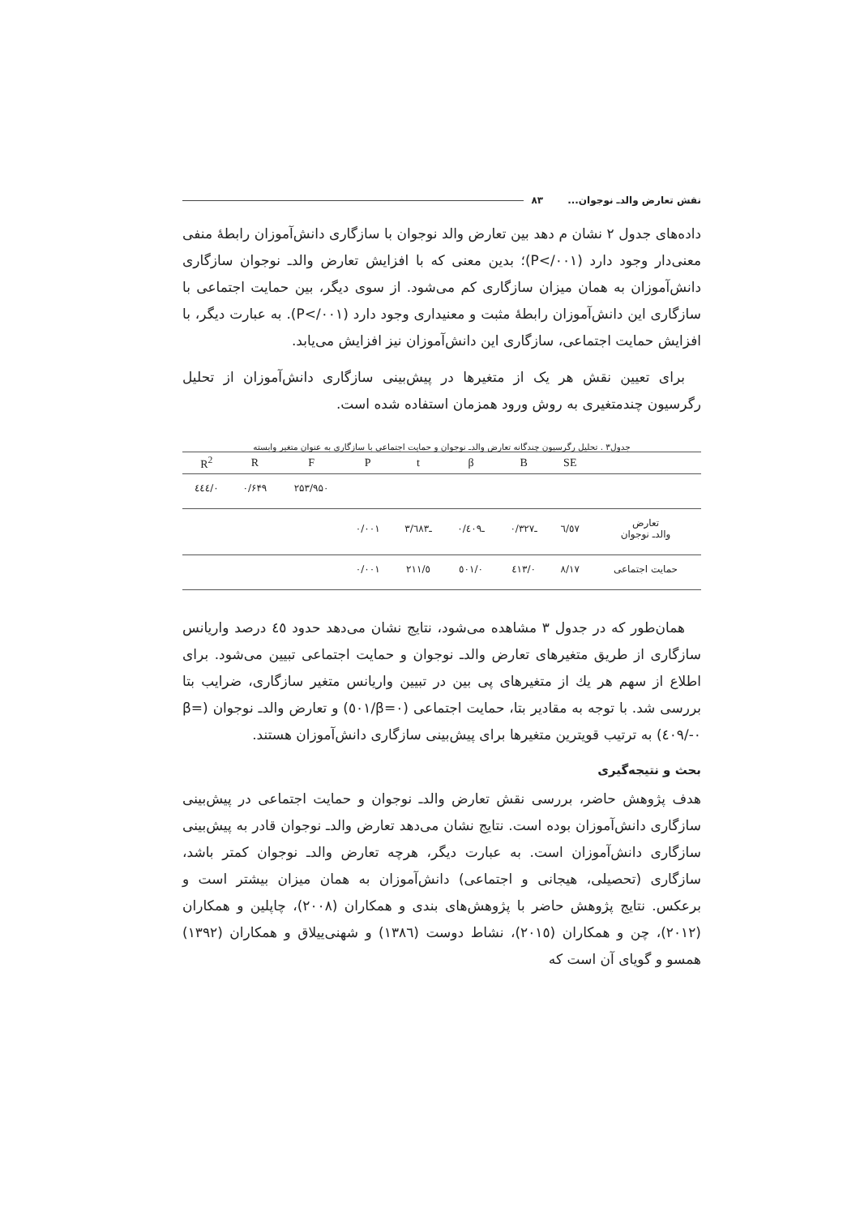نقش تعارض والدـ نوجوان... ۸۳
داده‌های جدول ۲ نشان م دهد بین تعارض والد نوجوان با سازگاری دانش‌آموزان رابطهٔ منفی معنی‌دار وجود دارد (P</۰۰۱)؛ بدین معنی که با افزایش تعارض والدـ نوجوان سازگاری دانش‌آموزان به همان میزان سازگاری کم می‌شود. از سوی دیگر، بین حمایت اجتماعی با سازگاری این دانش‌آموزان رابطهٔ مثبت و معنیداری وجود دارد (P</۰۰۱). به عبارت دیگر، با افزایش حمایت اجتماعی، سازگاری این دانش‌آموزان نیز افزایش می‌یابد.
برای تعیین نقش هر یک از متغیرها در پیش‌بینی سازگاری دانش‌آموزان از تحلیل رگرسیون چندمتغیری به روش ورود همزمان استفاده شده است.
جدول۳ . تحلیل رگرسیون چندگانه تعارض والدـ نوجوان و حمایت اجتماعی با سازگاری به عنوان متغیر وابسته
| | SE | B | β | t | P | F | R | R<sup>2</sup> |
| --- | --- | --- | --- | --- | --- | --- | --- | --- |
| | | | | | | ۲۵۳/۹۵۰ | ۰/۶۴۹ | ۰/٤٤٤ |
| تعارض والدـ نوجوان | ٦/٥٧ | ـ۰/۳۲۷ | ـ۰/٤۰۹ | ـ۳/٦٨۳ | ۰/۰۰۱ | | | |
| حمایت اجتماعی | ۸/۱۷ | ۰/٤۱۳ | ۰/٥۰۱ | ٥/۲۱۱ | ۰/۰۰۱ | | | |
همان‌طور که در جدول ۳ مشاهده می‌شود، نتایج نشان می‌دهد حدود ٤٥ درصد واریانس سازگاری از طریق متغیرهای تعارض والدـ نوجوان و حمایت اجتماعی تبیین می‌شود. برای اطلاع از سهم هر یك از متغیرهای پی بین در تبیین واریانس متغیر سازگاری، ضرایب بتا بررسی شد. با توجه به مقادیر بتا، حمایت اجتماعی (β=۰/٥۰۱) و تعارض والدـ نوجوان (β= -۰/٤۰۹) به ترتیب قویترین متغیرها برای پیش‌بینی سازگاری دانش‌آموزان هستند.
بحث و نتیجه‌گیری
هدف پژوهش حاضر، بررسی نقش تعارض والدـ نوجوان و حمایت اجتماعی در پیش‌بینی سازگاری دانش‌آموزان بوده است. نتایج نشان می‌دهد تعارض والدـ نوجوان قادر به پیش‌بینی سازگاری دانش‌آموزان است. به عبارت دیگر، هرچه تعارض والدـ نوجوان کمتر باشد، سازگاری (تحصیلی، هیجانی و اجتماعی) دانش‌آموزان به همان میزان بیشتر است و برعکس. نتایج پژوهش حاضر با پژوهش‌های بندی و همکاران (۲۰۰۸)، چاپلین و همکاران (۲۰۱۲)، چن و همکاران (۲۰۱٥)، نشاط دوست (۱۳۸٦) و شهنی‌ییلاق و همکاران (۱۳۹۲) همسو و گویای آن است که